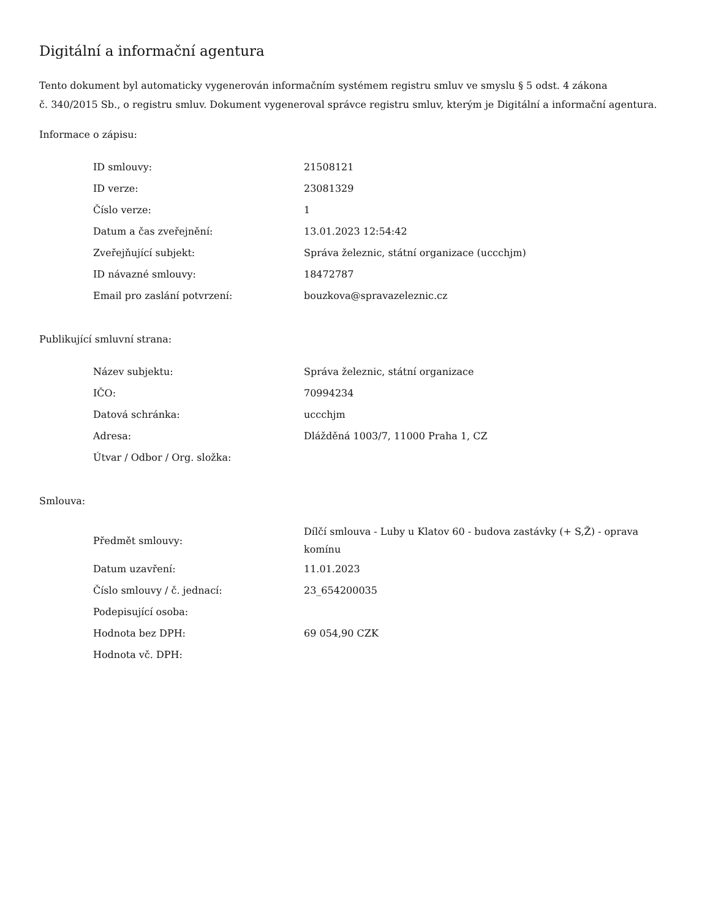Digitální a informační agentura
Tento dokument byl automaticky vygenerován informačním systémem registru smluv ve smyslu § 5 odst. 4 zákona
č. 340/2015 Sb., o registru smluv. Dokument vygeneroval správce registru smluv, kterým je Digitální a informační agentura.
Informace o zápisu:
| ID smlouvy: | 21508121 |
| ID verze: | 23081329 |
| Číslo verze: | 1 |
| Datum a čas zveřejnění: | 13.01.2023 12:54:42 |
| Zveřejňující subjekt: | Správa železnic, státní organizace (uccchjm) |
| ID návazné smlouvy: | 18472787 |
| Email pro zaslání potvrzení: | bouzkova@spravazeleznic.cz |
Publikující smluvní strana:
| Název subjektu: | Správa železnic, státní organizace |
| IČO: | 70994234 |
| Datová schránka: | uccchjm |
| Adresa: | Dlážděná 1003/7, 11000 Praha 1, CZ |
| Útvar / Odbor / Org. složka: | |
Smlouva:
| Předmět smlouvy: | Dílčí smlouva - Luby u Klatov 60 - budova zastávky (+ S,Ž) - oprava komínu |
| Datum uzavření: | 11.01.2023 |
| Číslo smlouvy / č. jednací: | 23_654200035 |
| Podepisující osoba: | |
| Hodnota bez DPH: | 69 054,90 CZK |
| Hodnota vč. DPH: | |